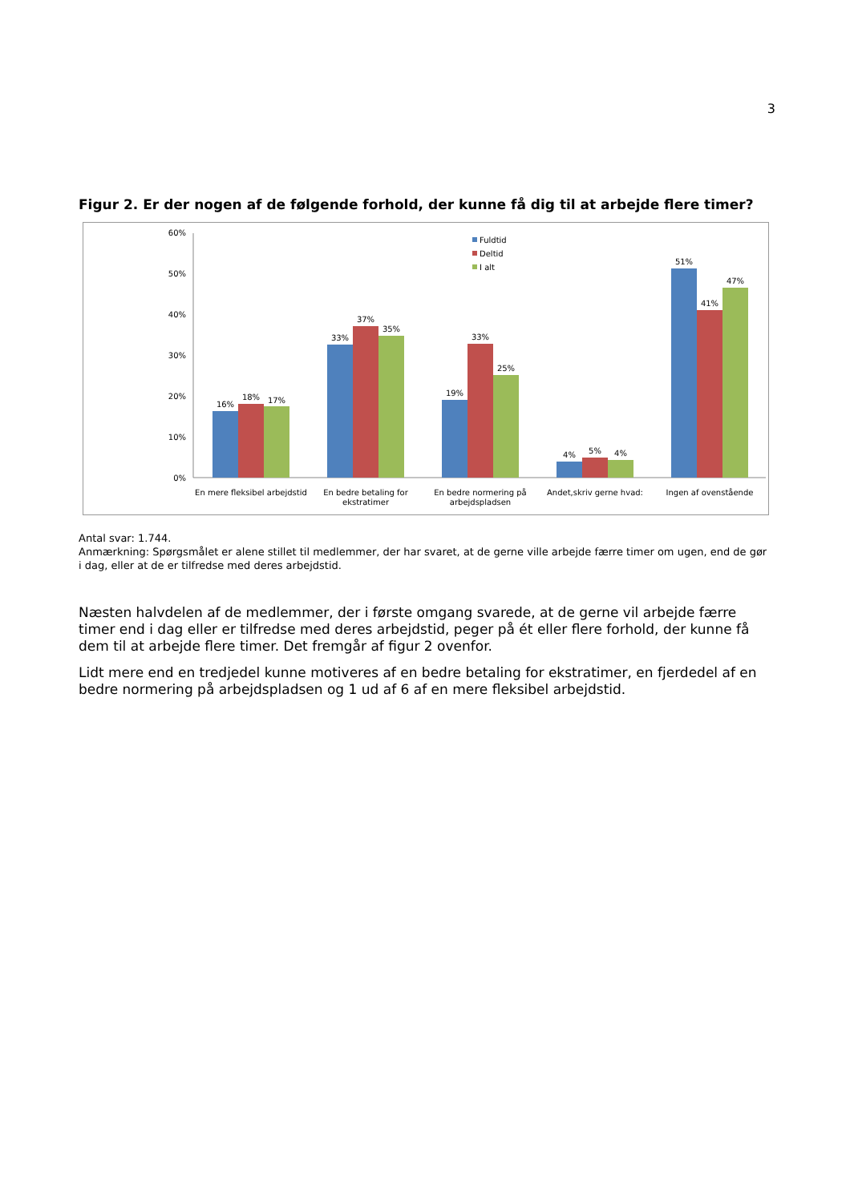3
Figur 2. Er der nogen af de følgende forhold, der kunne få dig til at arbejde flere timer?
60%
50%
40%
30%
20%
10%
0%
16%
18%
17%
33%
37%
35%
19%
33%
25%
4%
5%
4%
51%
41%
47%
En mere fleksibel arbejdstid
En bedre betaling for
ekstratimer
En bedre normering på
arbejdspladsen
Andet,skriv gerne hvad:
Ingen af ovenstående
Fuldtid
Deltid
I alt
Antal svar: 1.744.
Anmærkning: Spørgsmålet er alene stillet til medlemmer, der har svaret, at de gerne ville arbejde færre timer om ugen, end de gør i dag, eller at de er tilfredse med deres arbejdstid.
Næsten halvdelen af de medlemmer, der i første omgang svarede, at de gerne vil arbejde færre timer end i dag eller er tilfredse med deres arbejdstid, peger på ét eller flere forhold, der kunne få dem til at arbejde flere timer. Det fremgår af figur 2 ovenfor.
Lidt mere end en tredjedel kunne motiveres af en bedre betaling for ekstratimer, en fjerdedel af en bedre normering på arbejdspladsen og 1 ud af 6 af en mere fleksibel arbejdstid.